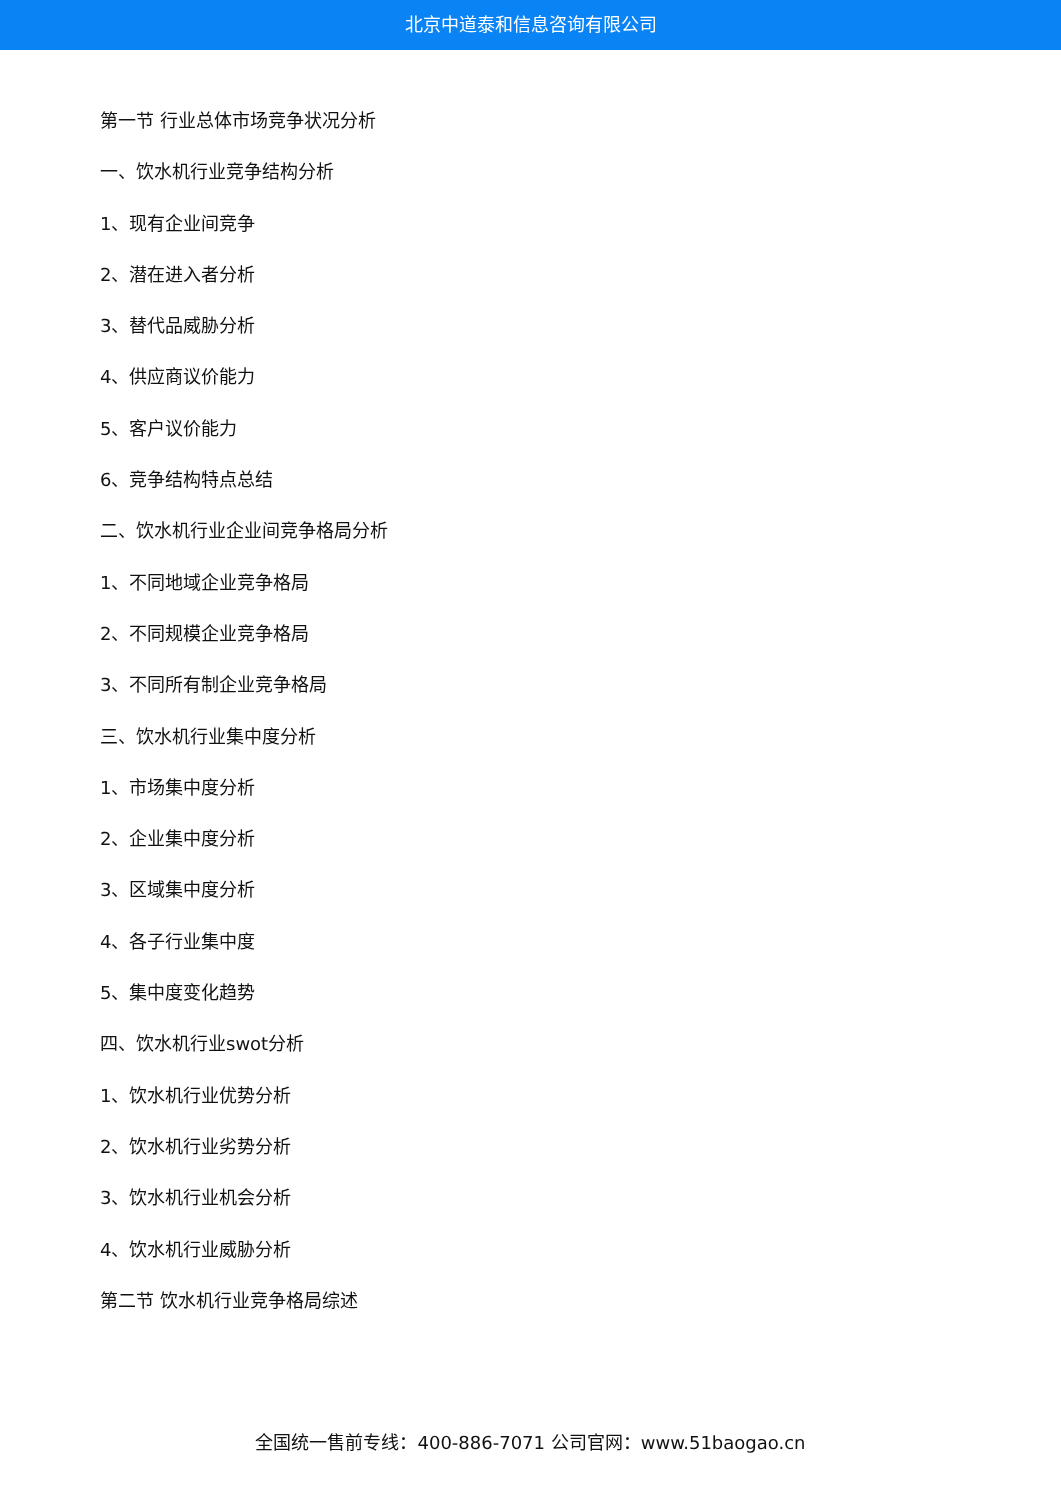北京中道泰和信息咨询有限公司
第一节 行业总体市场竞争状况分析
一、饮水机行业竞争结构分析
1、现有企业间竞争
2、潜在进入者分析
3、替代品威胁分析
4、供应商议价能力
5、客户议价能力
6、竞争结构特点总结
二、饮水机行业企业间竞争格局分析
1、不同地域企业竞争格局
2、不同规模企业竞争格局
3、不同所有制企业竞争格局
三、饮水机行业集中度分析
1、市场集中度分析
2、企业集中度分析
3、区域集中度分析
4、各子行业集中度
5、集中度变化趋势
四、饮水机行业swot分析
1、饮水机行业优势分析
2、饮水机行业劣势分析
3、饮水机行业机会分析
4、饮水机行业威胁分析
第二节 饮水机行业竞争格局综述
全国统一售前专线：400-886-7071 公司官网：www.51baogao.cn